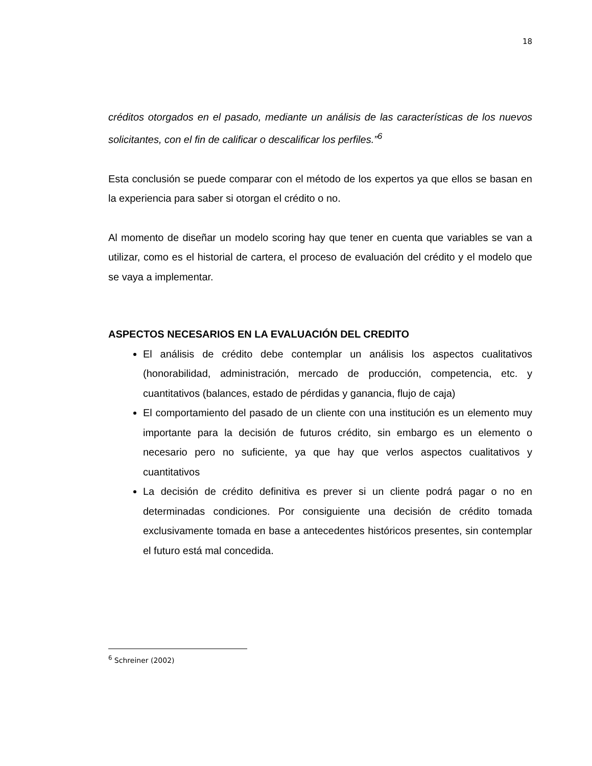18
créditos otorgados en el pasado, mediante un análisis de las características de los nuevos solicitantes, con el fin de calificar o descalificar los perfiles.”<sup>6</sup>
Esta conclusión se puede comparar con el método de los expertos ya que ellos se basan en la experiencia para saber si otorgan el crédito o no.
Al momento de diseñar un modelo scoring hay que tener en cuenta que variables se van a utilizar, como es el historial de cartera, el proceso de evaluación del crédito y el modelo que se vaya a implementar.
ASPECTOS NECESARIOS EN LA EVALUACIÓN DEL CREDITO
El análisis de crédito debe contemplar un análisis los aspectos cualitativos (honorabilidad, administración, mercado de producción, competencia, etc. y cuantitativos (balances, estado de pérdidas y ganancia, flujo de caja)
El comportamiento del pasado de un cliente con una institución es un elemento muy importante para la decisión de futuros crédito, sin embargo es un elemento o necesario pero no suficiente, ya que hay que verlos aspectos cualitativos y cuantitativos
La decisión de crédito definitiva es prever si un cliente podrá pagar o no en determinadas condiciones. Por consiguiente una decisión de crédito tomada exclusivamente tomada en base a antecedentes históricos presentes, sin contemplar el futuro está mal concedida.
<sup>6</sup> Schreiner (2002)